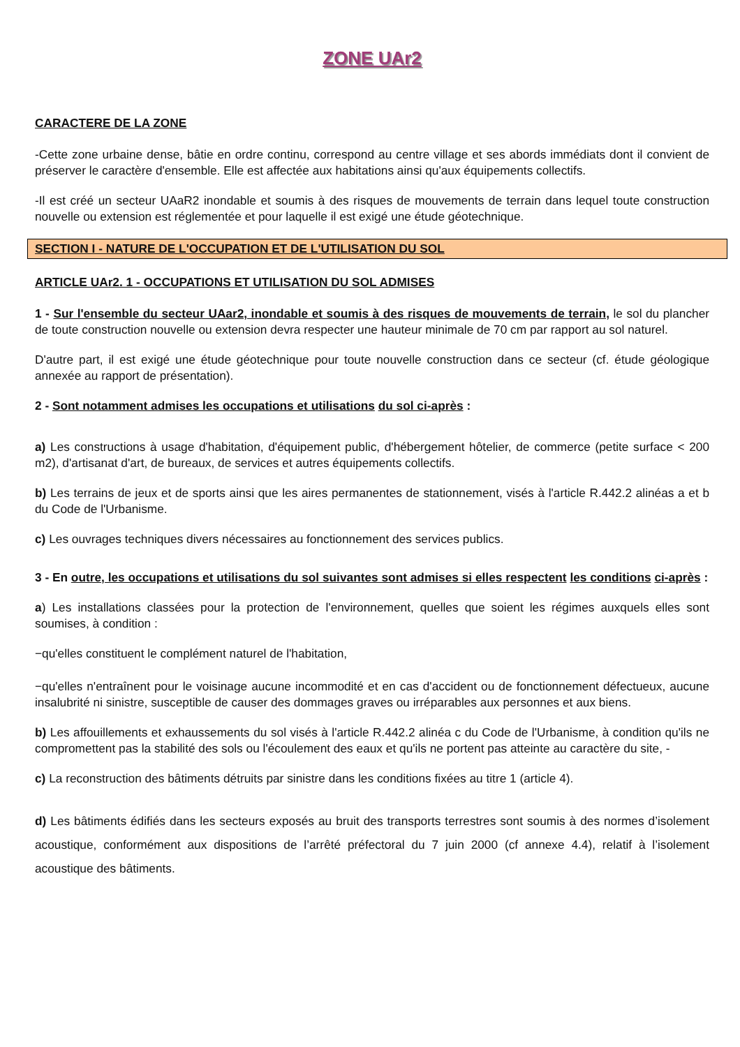ZONE UAr2
CARACTERE DE LA ZONE
-Cette zone urbaine dense, bâtie en ordre continu, correspond au centre village et ses abords immédiats dont il convient de préserver le caractère d'ensemble. Elle est affectée aux habitations ainsi qu'aux équipements collectifs.
-Il est créé un secteur UAaR2 inondable et soumis à des risques de mouvements de terrain dans lequel toute construction nouvelle ou extension est réglementée et pour laquelle il est exigé une étude géotechnique.
SECTION I - NATURE DE L'OCCUPATION ET DE L'UTILISATION DU SOL
ARTICLE UAr2. 1 - OCCUPATIONS ET UTILISATION DU SOL ADMISES
1 - Sur l'ensemble du secteur UAar2, inondable et soumis à des risques de mouvements de terrain, le sol du plancher de toute construction nouvelle ou extension devra respecter une hauteur minimale de 70 cm par rapport au sol naturel.
D'autre part, il est exigé une étude géotechnique pour toute nouvelle construction dans ce secteur (cf. étude géologique annexée au rapport de présentation).
2 - Sont notamment admises les occupations et utilisations du sol ci-après :
a) Les constructions à usage d'habitation, d'équipement public, d'hébergement hôtelier, de commerce (petite surface < 200 m2), d'artisanat d'art, de bureaux, de services et autres équipements collectifs.
b) Les terrains de jeux et de sports ainsi que les aires permanentes de stationnement, visés à l'article R.442.2 alinéas a et b du Code de l'Urbanisme.
c) Les ouvrages techniques divers nécessaires au fonctionnement des services publics.
3 - En outre, les occupations et utilisations du sol suivantes sont admises si elles respectent les conditions ci-après :
a) Les installations classées pour la protection de l'environnement, quelles que soient les régimes auxquels elles sont soumises, à condition :
−qu'elles constituent le complément naturel de l'habitation,
−qu'elles n'entraînent pour le voisinage aucune incommodité et en cas d'accident ou de fonctionnement défectueux, aucune insalubrité ni sinistre, susceptible de causer des dommages graves ou irréparables aux personnes et aux biens.
b) Les affouillements et exhaussements du sol visés à l'article R.442.2 alinéa c du Code de l'Urbanisme, à condition qu'ils ne compromettent pas la stabilité des sols ou l'écoulement des eaux et qu'ils ne portent pas atteinte au caractère du site, -
c) La reconstruction des bâtiments détruits par sinistre dans les conditions fixées au titre 1 (article 4).
d) Les bâtiments édifiés dans les secteurs exposés au bruit des transports terrestres sont soumis à des normes d’isolement acoustique, conformément aux dispositions de l’arrêté préfectoral du 7 juin 2000 (cf annexe 4.4), relatif à l’isolement acoustique des bâtiments.